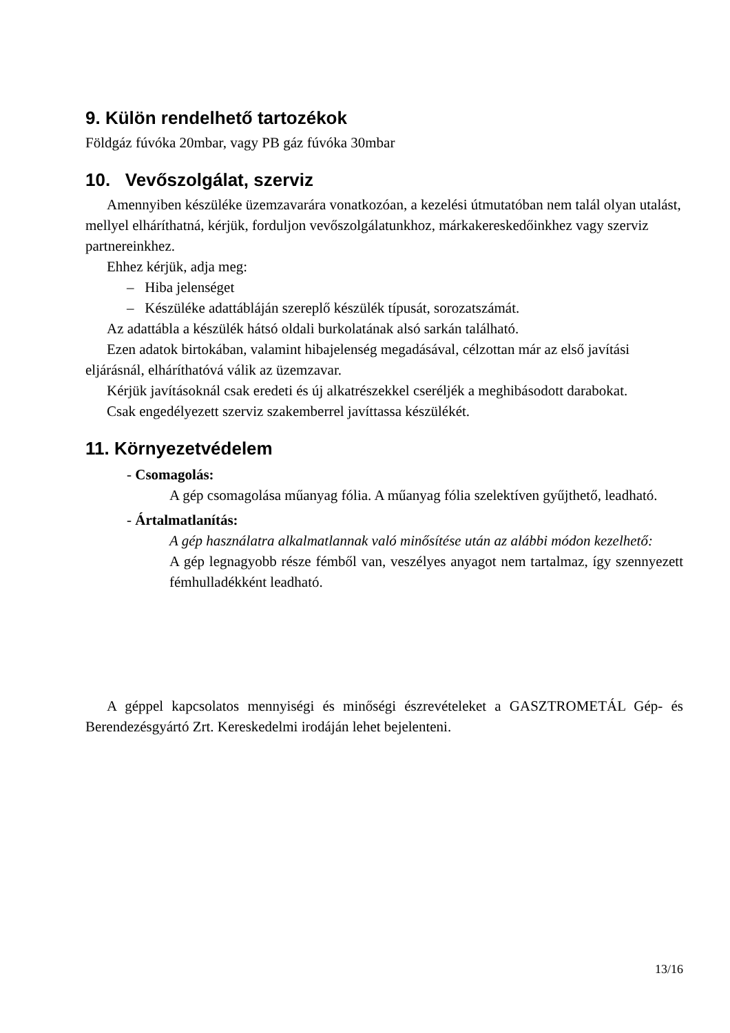9. Külön rendelhető tartozékok
Földgáz fúvóka 20mbar, vagy PB gáz fúvóka 30mbar
10. Vevőszolgálat, szerviz
Amennyiben készüléke üzemzavarára vonatkozóan, a kezelési útmutatóban nem talál olyan utalást, mellyel elháríthatná, kérjük, forduljon vevőszolgálatunkhoz, márka­kereskedőinkhez vagy szerviz partnereinkhez.
Ehhez kérjük, adja meg:
– Hiba jelenséget
– Készüléke adattábláján szereplő készülék típusát, sorozatszámát.
Az adattábla a készülék hátsó oldali burkolatának alsó sarkán található.
Ezen adatok birtokában, valamint hibajelenség megadásával, célzottan már az első javítási eljárásnál, elháríthatóvá válik az üzemzavar.
Kérjük javításoknál csak eredeti és új alkatrészekkel cseréljék a meghibásodott dara­bokat.
Csak engedélyezett szerviz szakemberrel javíttassa készülékét.
11. Környezetvédelem
- Csomagolás:
A gép csomagolása műanyag fólia. A műanyag fólia szelektíven gyűjthető, leadható.
- Ártalmatlanítás:
A gép használatra alkalmatlannak való minősítése után az alábbi módon kezelhető:
A gép legnagyobb része fémből van, veszélyes anyagot nem tartalmaz, így szennyezett fémhulladékként leadható.
A géppel kapcsolatos mennyiségi és minőségi észrevételeket a GASZTROMETÁL Gép- és Berendezésgyártó Zrt. Kereskedelmi irodáján lehet bejelenteni.
13/16